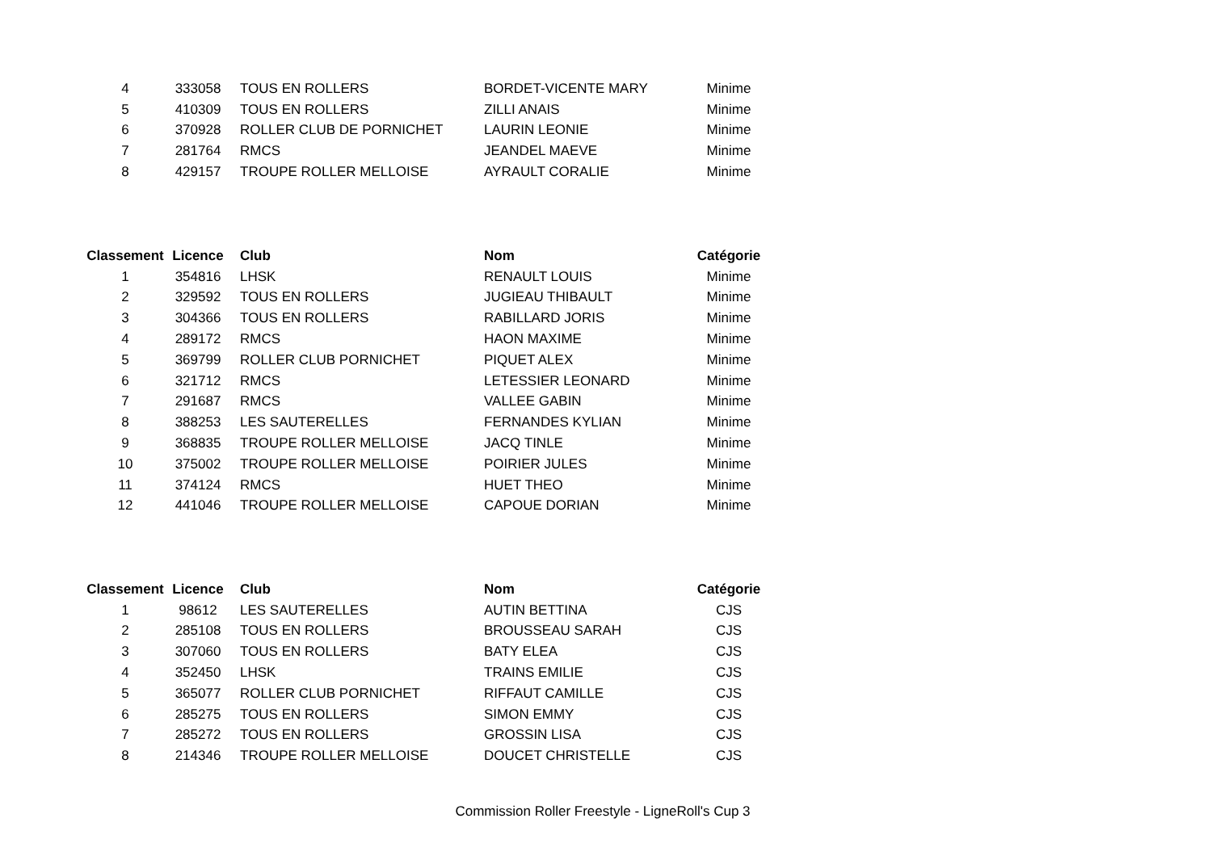| 4 | 333058 | TOUS EN ROLLERS | BORDET-VICENTE MARY | Minime |
| 5 | 410309 | TOUS EN ROLLERS | ZILLI ANAIS | Minime |
| 6 | 370928 | ROLLER CLUB DE PORNICHET | LAURIN LEONIE | Minime |
| 7 | 281764 | RMCS | JEANDEL MAEVE | Minime |
| 8 | 429157 | TROUPE ROLLER MELLOISE | AYRAULT CORALIE | Minime |
| Classement | Licence | Club | Nom | Catégorie |
| --- | --- | --- | --- | --- |
| 1 | 354816 | LHSK | RENAULT LOUIS | Minime |
| 2 | 329592 | TOUS EN ROLLERS | JUGIEAU THIBAULT | Minime |
| 3 | 304366 | TOUS EN ROLLERS | RABILLARD JORIS | Minime |
| 4 | 289172 | RMCS | HAON MAXIME | Minime |
| 5 | 369799 | ROLLER CLUB PORNICHET | PIQUET ALEX | Minime |
| 6 | 321712 | RMCS | LETESSIER LEONARD | Minime |
| 7 | 291687 | RMCS | VALLEE GABIN | Minime |
| 8 | 388253 | LES SAUTERELLES | FERNANDES KYLIAN | Minime |
| 9 | 368835 | TROUPE ROLLER MELLOISE | JACQ TINLE | Minime |
| 10 | 375002 | TROUPE ROLLER MELLOISE | POIRIER JULES | Minime |
| 11 | 374124 | RMCS | HUET THEO | Minime |
| 12 | 441046 | TROUPE ROLLER MELLOISE | CAPOUE DORIAN | Minime |
| Classement | Licence | Club | Nom | Catégorie |
| --- | --- | --- | --- | --- |
| 1 | 98612 | LES SAUTERELLES | AUTIN BETTINA | CJS |
| 2 | 285108 | TOUS EN ROLLERS | BROUSSEAU SARAH | CJS |
| 3 | 307060 | TOUS EN ROLLERS | BATY ELEA | CJS |
| 4 | 352450 | LHSK | TRAINS EMILIE | CJS |
| 5 | 365077 | ROLLER CLUB PORNICHET | RIFFAUT CAMILLE | CJS |
| 6 | 285275 | TOUS EN ROLLERS | SIMON EMMY | CJS |
| 7 | 285272 | TOUS EN ROLLERS | GROSSIN LISA | CJS |
| 8 | 214346 | TROUPE ROLLER MELLOISE | DOUCET CHRISTELLE | CJS |
Commission Roller Freestyle - LigneRoll's Cup 3